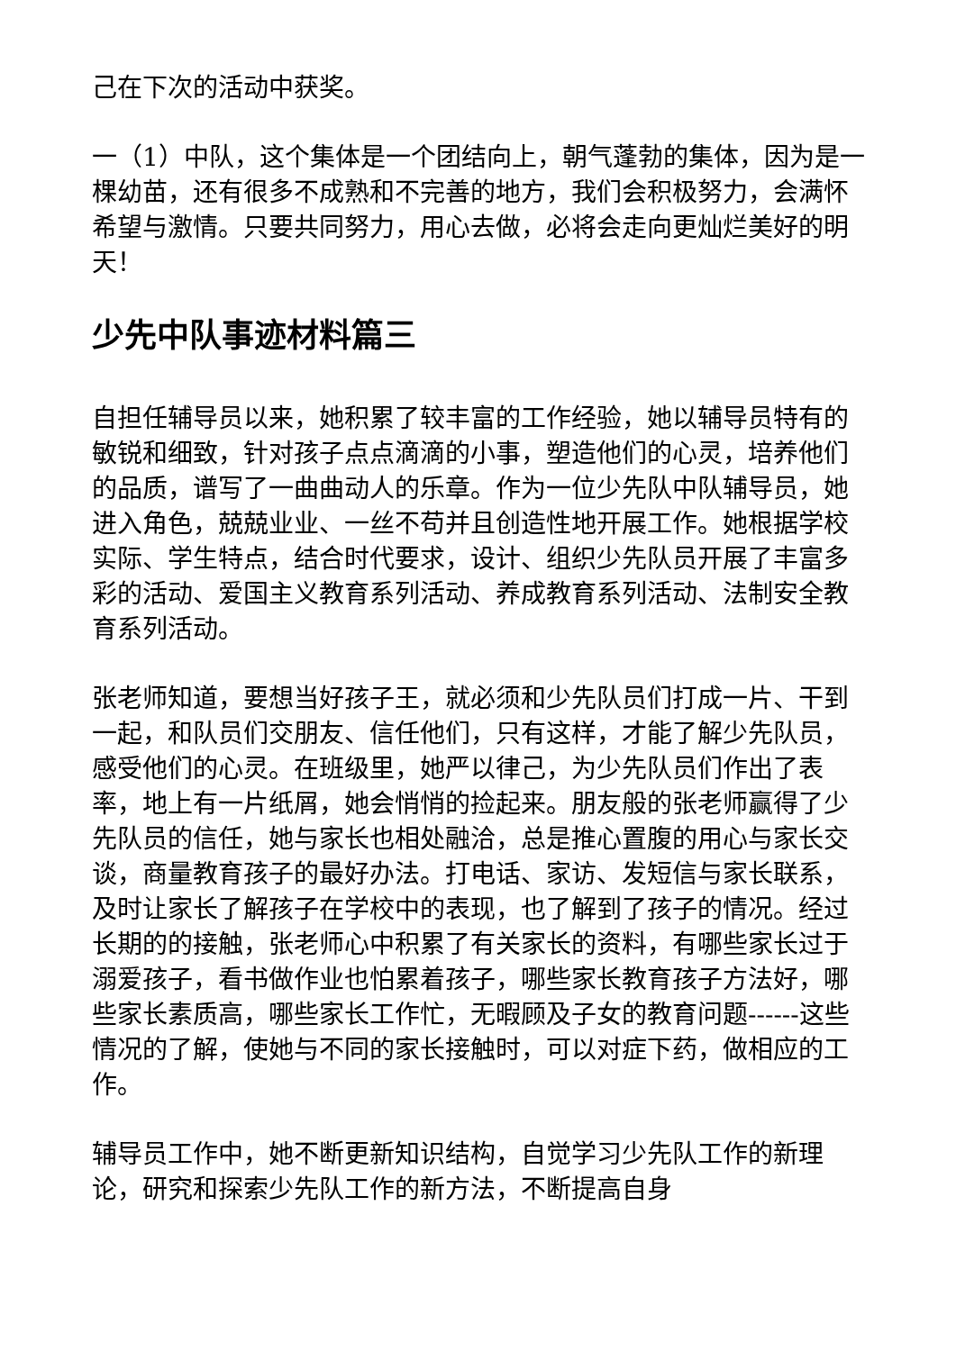己在下次的活动中获奖。
一（1）中队，这个集体是一个团结向上，朝气蓬勃的集体，因为是一棵幼苗，还有很多不成熟和不完善的地方，我们会积极努力，会满怀希望与激情。只要共同努力，用心去做，必将会走向更灿烂美好的明天！
少先中队事迹材料篇三
自担任辅导员以来，她积累了较丰富的工作经验，她以辅导员特有的敏锐和细致，针对孩子点点滴滴的小事，塑造他们的心灵，培养他们的品质，谱写了一曲曲动人的乐章。作为一位少先队中队辅导员，她进入角色，兢兢业业、一丝不苟并且创造性地开展工作。她根据学校实际、学生特点，结合时代要求，设计、组织少先队员开展了丰富多彩的活动、爱国主义教育系列活动、养成教育系列活动、法制安全教育系列活动。
张老师知道，要想当好孩子王，就必须和少先队员们打成一片、干到一起，和队员们交朋友、信任他们，只有这样，才能了解少先队员，感受他们的心灵。在班级里，她严以律己，为少先队员们作出了表率，地上有一片纸屑，她会悄悄的捡起来。朋友般的张老师赢得了少先队员的信任，她与家长也相处融洽，总是推心置腹的用心与家长交谈，商量教育孩子的最好办法。打电话、家访、发短信与家长联系，及时让家长了解孩子在学校中的表现，也了解到了孩子的情况。经过长期的的接触，张老师心中积累了有关家长的资料，有哪些家长过于溺爱孩子，看书做作业也怕累着孩子，哪些家长教育孩子方法好，哪些家长素质高，哪些家长工作忙，无暇顾及子女的教育问题------这些情况的了解，使她与不同的家长接触时，可以对症下药，做相应的工作。
辅导员工作中，她不断更新知识结构，自觉学习少先队工作的新理论，研究和探索少先队工作的新方法，不断提高自身